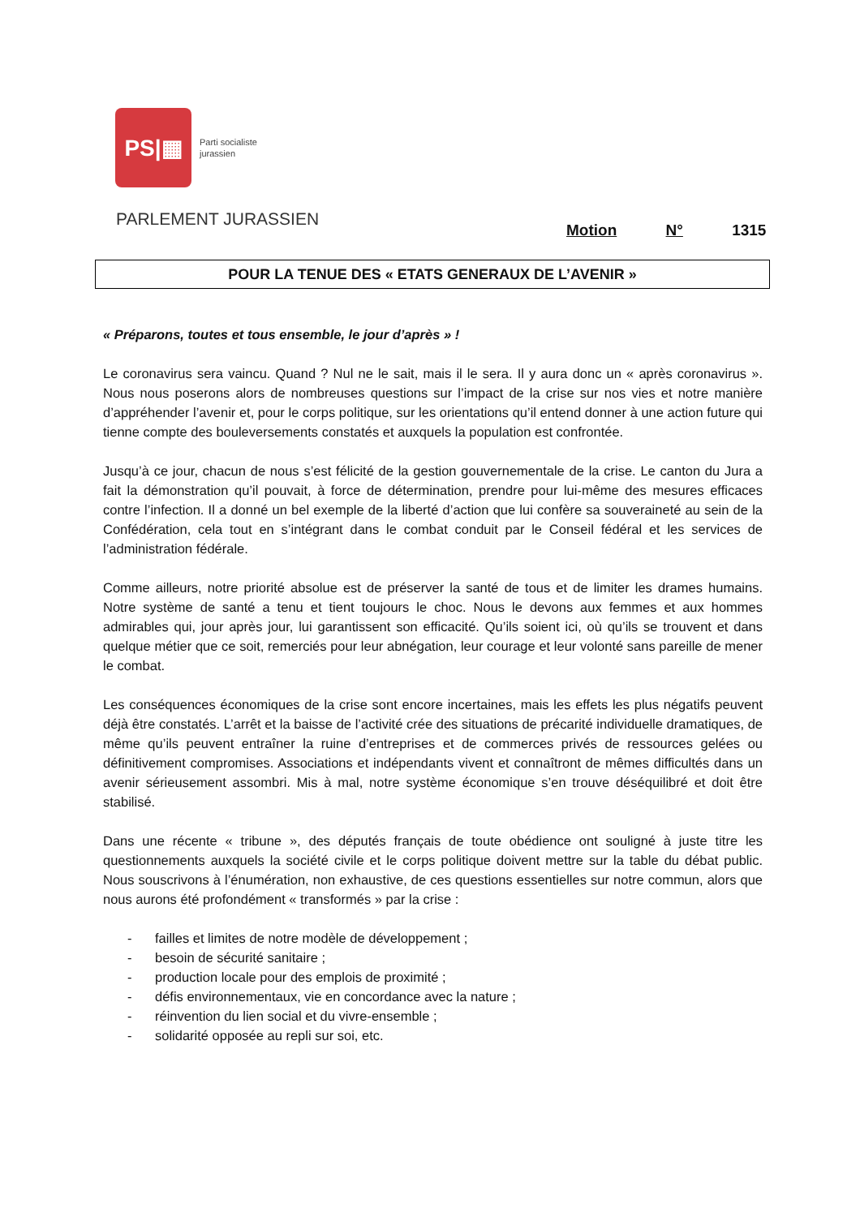PS|▦
Parti socialiste
jurassien
PARLEMENT JURASSIEN
Motion N° 1315
POUR LA TENUE DES « ETATS GENERAUX DE L’AVENIR »
« Préparons, toutes et tous ensemble, le jour d’après » !
Le coronavirus sera vaincu. Quand ? Nul ne le sait, mais il le sera. Il y aura donc un « après coronavirus ». Nous nous poserons alors de nombreuses questions sur l’impact de la crise sur nos vies et notre manière d’appréhender l’avenir et, pour le corps politique, sur les orientations qu’il entend donner à une action future qui tienne compte des bouleversements constatés et auxquels la population est confrontée.
Jusqu’à ce jour, chacun de nous s’est félicité de la gestion gouvernementale de la crise. Le canton du Jura a fait la démonstration qu’il pouvait, à force de détermination, prendre pour lui-même des mesures efficaces contre l’infection. Il a donné un bel exemple de la liberté d’action que lui confère sa souveraineté au sein de la Confédération, cela tout en s’intégrant dans le combat conduit par le Conseil fédéral et les services de l’administration fédérale.
Comme ailleurs, notre priorité absolue est de préserver la santé de tous et de limiter les drames humains. Notre système de santé a tenu et tient toujours le choc. Nous le devons aux femmes et aux hommes admirables qui, jour après jour, lui garantissent son efficacité. Qu’ils soient ici, où qu’ils se trouvent et dans quelque métier que ce soit, remerciés pour leur abnégation, leur courage et leur volonté sans pareille de mener le combat.
Les conséquences économiques de la crise sont encore incertaines, mais les effets les plus négatifs peuvent déjà être constatés. L’arrêt et la baisse de l’activité crée des situations de précarité individuelle dramatiques, de même qu’ils peuvent entraîner la ruine d’entreprises et de commerces privés de ressources gelées ou définitivement compromises. Associations et indépendants vivent et connaîtront de mêmes difficultés dans un avenir sérieusement assombri. Mis à mal, notre système économique s’en trouve déséquilibré et doit être stabilisé.
Dans une récente « tribune », des députés français de toute obédience ont souligné à juste titre les questionnements auxquels la société civile et le corps politique doivent mettre sur la table du débat public. Nous souscrivons à l’énumération, non exhaustive, de ces questions essentielles sur notre commun, alors que nous aurons été profondément « transformés » par la crise :
- failles et limites de notre modèle de développement ;
- besoin de sécurité sanitaire ;
- production locale pour des emplois de proximité ;
- défis environnementaux, vie en concordance avec la nature ;
- réinvention du lien social et du vivre-ensemble ;
- solidarité opposée au repli sur soi, etc.